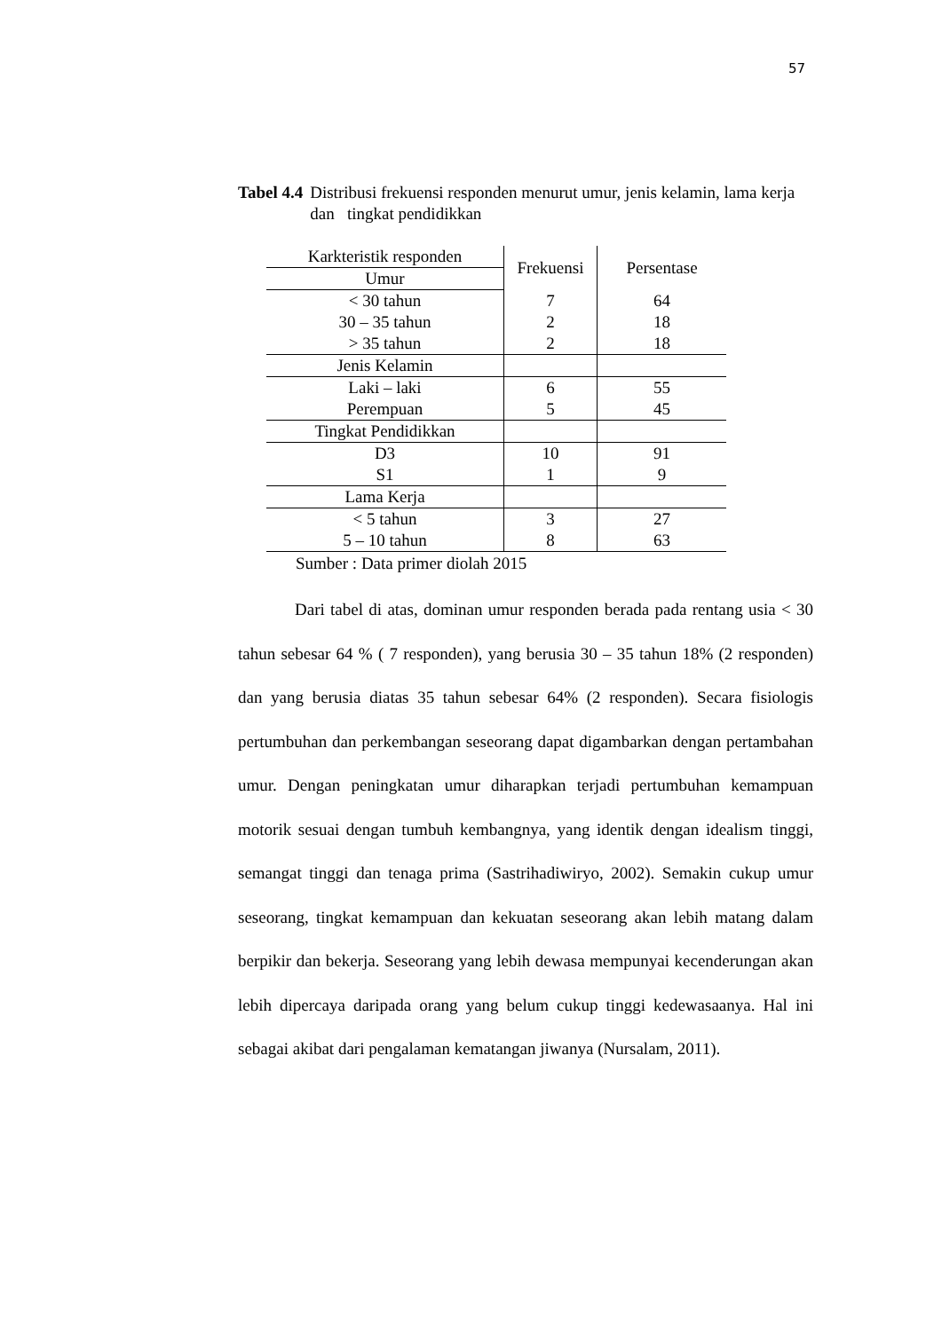57
Tabel 4.4 Distribusi frekuensi responden menurut umur, jenis kelamin, lama kerja dan tingkat pendidikkan
| Karkteristik responden | Frekuensi | Persentase |
| Umur | | |
| < 30 tahun | 7 | 64 |
| 30 – 35 tahun | 2 | 18 |
| > 35 tahun | 2 | 18 |
| Jenis Kelamin | | |
| Laki – laki | 6 | 55 |
| Perempuan | 5 | 45 |
| Tingkat Pendidikkan | | |
| D3 | 10 | 91 |
| S1 | 1 | 9 |
| Lama Kerja | | |
| < 5 tahun | 3 | 27 |
| 5 – 10 tahun | 8 | 63 |
Sumber : Data primer diolah 2015
Dari tabel di atas, dominan umur responden berada pada rentang usia < 30 tahun sebesar 64 % ( 7 responden), yang berusia 30 – 35 tahun 18% (2 responden) dan yang berusia diatas 35 tahun sebesar 64% (2 responden). Secara fisiologis pertumbuhan dan perkembangan seseorang dapat digambarkan dengan pertambahan umur. Dengan peningkatan umur diharapkan terjadi pertumbuhan kemampuan motorik sesuai dengan tumbuh kembangnya, yang identik dengan idealism tinggi, semangat tinggi dan tenaga prima (Sastrihadiwiryo, 2002). Semakin cukup umur seseorang, tingkat kemampuan dan kekuatan seseorang akan lebih matang dalam berpikir dan bekerja. Seseorang yang lebih dewasa mempunyai kecenderungan akan lebih dipercaya daripada orang yang belum cukup tinggi kedewasaanya. Hal ini sebagai akibat dari pengalaman kematangan jiwanya (Nursalam, 2011).